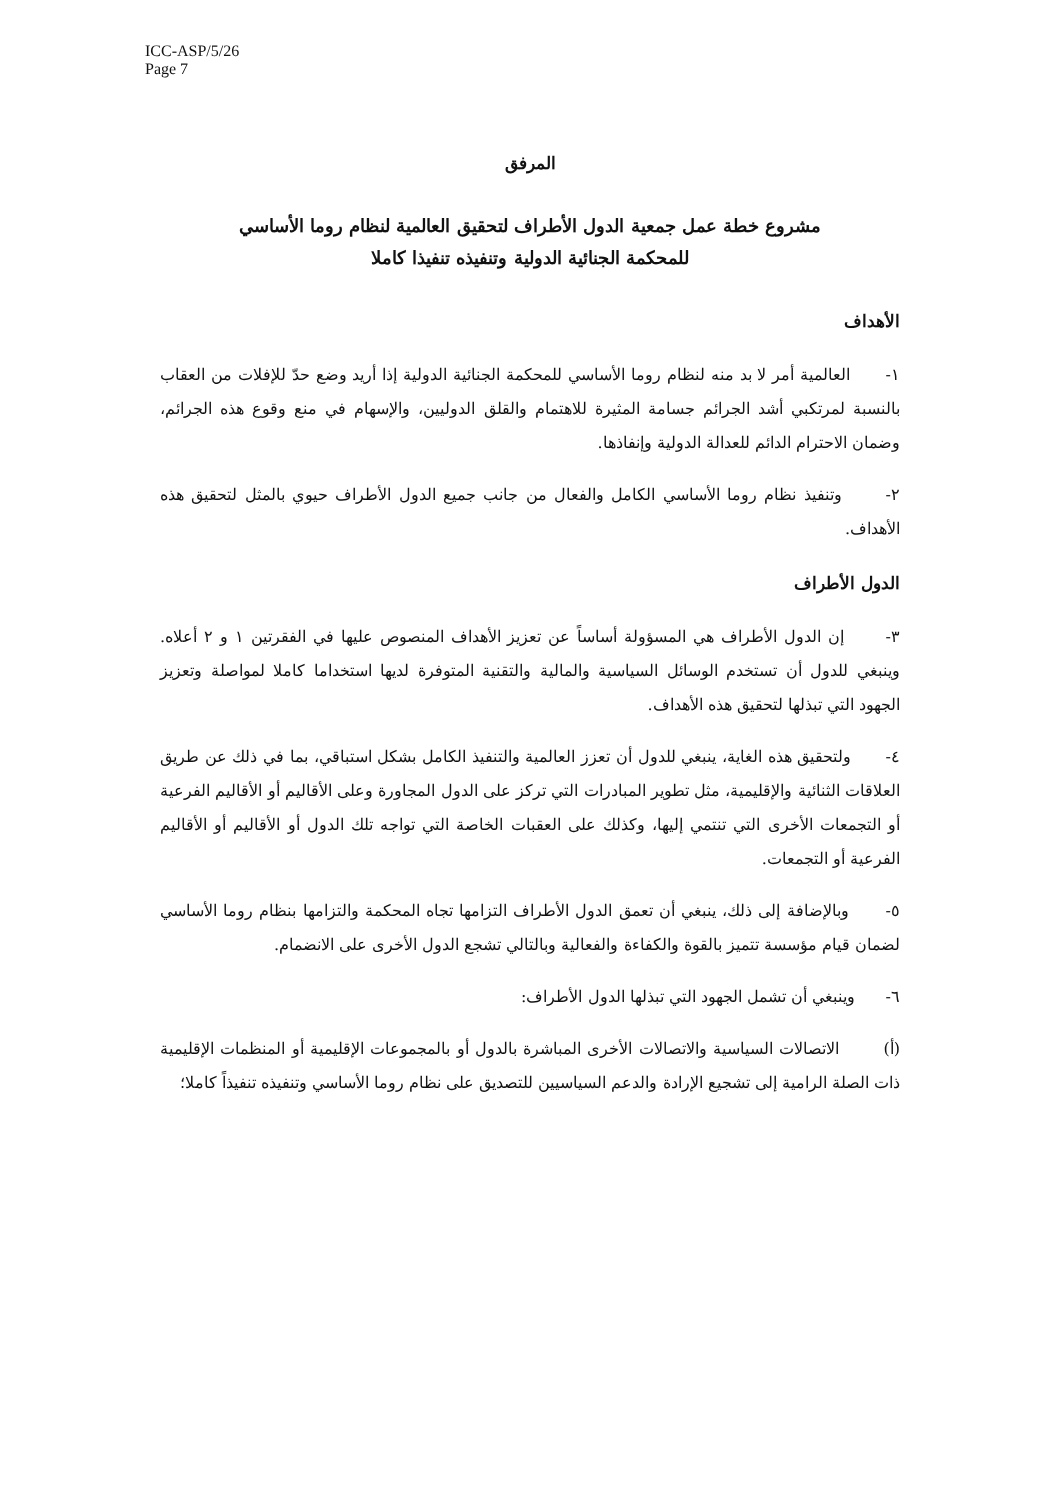ICC-ASP/5/26
Page 7
المرفق
مشروع خطة عمل جمعية الدول الأطراف لتحقيق العالمية لنظام روما الأساسي
للمحكمة الجنائية الدولية وتنفيذه تنفيذا كاملا
الأهداف
١- العالمية أمر لا بد منه لنظام روما الأساسي للمحكمة الجنائية الدولية إذا أريد وضع حدّ للإفلات من العقاب بالنسبة لمرتكبي أشد الجرائم جسامة المثيرة للاهتمام والقلق الدوليين، والإسهام في منع وقوع هذه الجرائم، وضمان الاحترام الدائم للعدالة الدولية وإنفاذها.
٢- وتنفيذ نظام روما الأساسي الكامل والفعال من جانب جميع الدول الأطراف حيوي بالمثل لتحقيق هذه الأهداف.
الدول الأطراف
٣- إن الدول الأطراف هي المسؤولة أساساً عن تعزيز الأهداف المنصوص عليها في الفقرتين ١ و ٢ أعلاه. وينبغي للدول أن تستخدم الوسائل السياسية والمالية والتقنية المتوفرة لديها استخداما كاملا لمواصلة وتعزيز الجهود التي تبذلها لتحقيق هذه الأهداف.
٤- ولتحقيق هذه الغاية، ينبغي للدول أن تعزز العالمية والتنفيذ الكامل بشكل استباقي، بما في ذلك عن طريق العلاقات الثنائية والإقليمية، مثل تطوير المبادرات التي تركز على الدول المجاورة وعلى الأقاليم أو الأقاليم الفرعية أو التجمعات الأخرى التي تنتمي إليها، وكذلك على العقبات الخاصة التي تواجه تلك الدول أو الأقاليم أو الأقاليم الفرعية أو التجمعات.
٥- وبالإضافة إلى ذلك، ينبغي أن تعمق الدول الأطراف التزامها تجاه المحكمة والتزامها بنظام روما الأساسي لضمان قيام مؤسسة تتميز بالقوة والكفاءة والفعالية وبالتالي تشجع الدول الأخرى على الانضمام.
٦- وينبغي أن تشمل الجهود التي تبذلها الدول الأطراف:
(أ) الاتصالات السياسية والاتصالات الأخرى المباشرة بالدول أو بالمجموعات الإقليمية أو المنظمات الإقليمية ذات الصلة الرامية إلى تشجيع الإرادة والدعم السياسيين للتصديق على نظام روما الأساسي وتنفيذه تنفيذاً كاملا؛